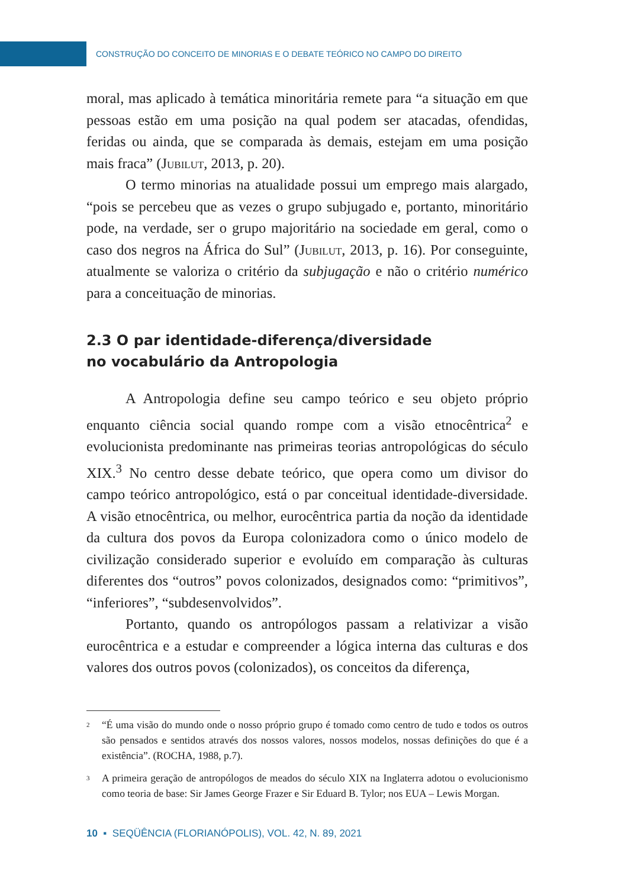CONSTRUÇÃO DO CONCEITO DE MINORIAS E O DEBATE TEÓRICO NO CAMPO DO DIREITO
moral, mas aplicado à temática minoritária remete para “a situação em que pessoas estão em uma posição na qual podem ser atacadas, ofendidas, feridas ou ainda, que se comparada às demais, estejam em uma posição mais fraca” (Jubilut, 2013, p. 20).
O termo minorias na atualidade possui um emprego mais alargado, “pois se percebeu que as vezes o grupo subjugado e, portanto, minoritário pode, na verdade, ser o grupo majoritário na sociedade em geral, como o caso dos negros na África do Sul” (Jubilut, 2013, p. 16). Por conseguinte, atualmente se valoriza o critério da subjugação e não o critério numérico para a conceituação de minorias.
2.3 O par identidade-diferença/diversidade
no vocabulário da Antropologia
A Antropologia define seu campo teórico e seu objeto próprio enquanto ciência social quando rompe com a visão etnocêntrica<sup>2</sup> e evolucionista predominante nas primeiras teorias antropológicas do século XIX.<sup>3</sup> No centro desse debate teórico, que opera como um divisor do campo teórico antropológico, está o par conceitual identidade-diversidade. A visão etnocêntrica, ou melhor, eurocêntrica partia da noção da identidade da cultura dos povos da Europa colonizadora como o único modelo de civilização considerado superior e evoluído em comparação às culturas diferentes dos “outros” povos colonizados, designados como: “primitivos”, “inferiores”, “subdesenvolvidos”.
Portanto, quando os antropólogos passam a relativizar a visão eurocêntrica e a estudar e compreender a lógica interna das culturas e dos valores dos outros povos (colonizados), os conceitos da diferença,
2
“É uma visão do mundo onde o nosso próprio grupo é tomado como centro de tudo e todos os outros são pensados e sentidos através dos nossos valores, nossos modelos, nossas definições do que é a existência”. (ROCHA, 1988, p.7).
3
A primeira geração de antropólogos de meados do século XIX na Inglaterra adotou o evolucionismo como teoria de base: Sir James George Frazer e Sir Eduard B. Tylor; nos EUA – Lewis Morgan.
10 ▪ SEQÜÊNCIA (FLORIANÓPOLIS), VOL. 42, N. 89, 2021